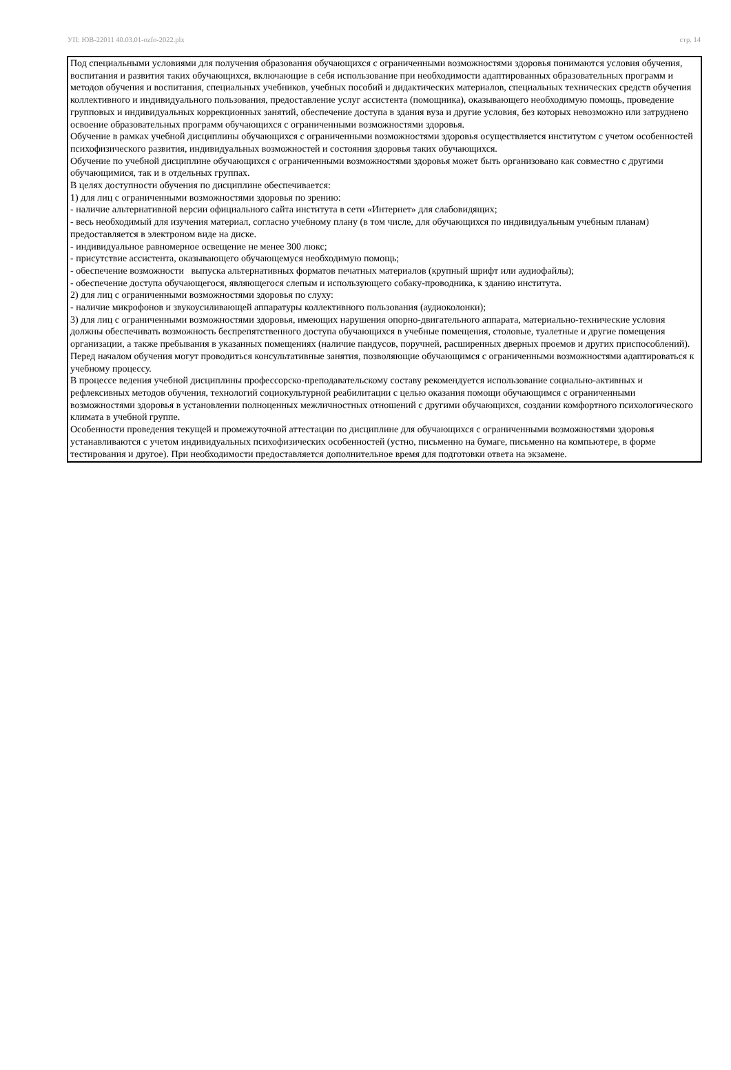УП: ЮВ-22011 40.03.01-ozfo-2022.plx стр. 14
Под специальными условиями для получения образования обучающихся с ограниченными возможностями здоровья понимаются условия обучения, воспитания и развития таких обучающихся, включающие в себя использование при необходимости адаптированных образовательных программ и методов обучения и воспитания, специальных учебников, учебных пособий и дидактических материалов, специальных технических средств обучения коллективного и индивидуального пользования, предоставление услуг ассистента (помощника), оказывающего необходимую помощь, проведение групповых и индивидуальных коррекционных занятий, обеспечение доступа в здания вуза и другие условия, без которых невозможно или затруднено освоение образовательных программ обучающихся с ограниченными возможностями здоровья.
Обучение в рамках учебной дисциплины обучающихся с ограниченными возможностями здоровья осуществляется институтом с учетом особенностей психофизического развития, индивидуальных возможностей и состояния здоровья таких обучающихся.
Обучение по учебной дисциплине обучающихся с ограниченными возможностями здоровья может быть организовано как совместно с другими обучающимися, так и в отдельных группах.
В целях доступности обучения по дисциплине обеспечивается:
1) для лиц с ограниченными возможностями здоровья по зрению:
- наличие альтернативной версии официального сайта института в сети «Интернет» для слабовидящих;
- весь необходимый для изучения материал, согласно учебному плану (в том числе, для обучающихся по индивидуальным учебным планам) предоставляется в электроном виде на диске.
- индивидуальное равномерное освещение не менее 300 люкс;
- присутствие ассистента, оказывающего обучающемуся необходимую помощь;
- обеспечение возможности выпуска альтернативных форматов печатных материалов (крупный шрифт или аудиофайлы);
- обеспечение доступа обучающегося, являющегося слепым и использующего собаку-проводника, к зданию института.
2) для лиц с ограниченными возможностями здоровья по слуху:
- наличие микрофонов и звукоусиливающей аппаратуры коллективного пользования (аудиоколонки);
3) для лиц с ограниченными возможностями здоровья, имеющих нарушения опорно-двигательного аппарата, материально-технические условия должны обеспечивать возможность беспрепятственного доступа обучающихся в учебные помещения, столовые, туалетные и другие помещения организации, а также пребывания в указанных помещениях (наличие пандусов, поручней, расширенных дверных проемов и других приспособлений).
Перед началом обучения могут проводиться консультативные занятия, позволяющие обучающимся с ограниченными возможностями адаптироваться к учебному процессу.
В процессе ведения учебной дисциплины профессорско-преподавательскому составу рекомендуется использование социально-активных и рефлексивных методов обучения, технологий социокультурной реабилитации с целью оказания помощи обучающимся с ограниченными возможностями здоровья в установлении полноценных межличностных отношений с другими обучающихся, создании комфортного психологического климата в учебной группе.
Особенности проведения текущей и промежуточной аттестации по дисциплине для обучающихся с ограниченными возможностями здоровья устанавливаются с учетом индивидуальных психофизических особенностей (устно, письменно на бумаге, письменно на компьютере, в форме тестирования и другое). При необходимости предоставляется дополнительное время для подготовки ответа на экзамене.